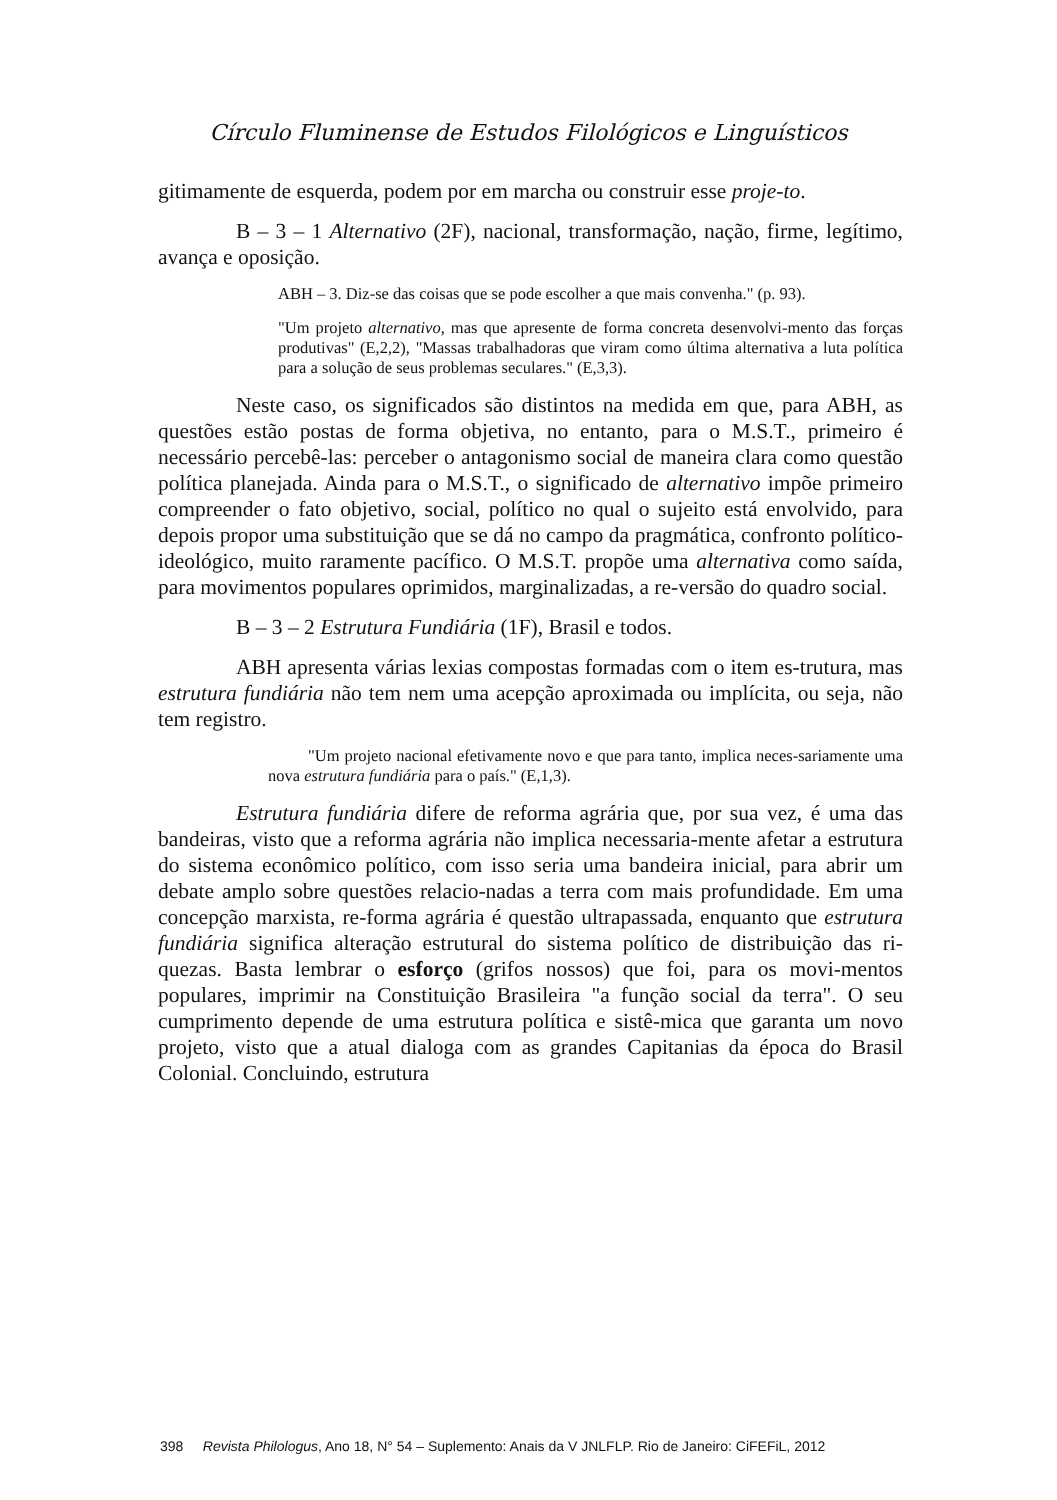Círculo Fluminense de Estudos Filológicos e Linguísticos
gitimamente de esquerda, podem por em marcha ou construir esse proje-to.
B – 3 – 1 Alternativo (2F), nacional, transformação, nação, firme, legítimo, avança e oposição.
ABH – 3. Diz-se das coisas que se pode escolher a que mais convenha." (p. 93).
"Um projeto alternativo, mas que apresente de forma concreta desenvolvi-mento das forças produtivas" (E,2,2), "Massas trabalhadoras que viram como última alternativa a luta política para a solução de seus problemas seculares." (E,3,3).
Neste caso, os significados são distintos na medida em que, para ABH, as questões estão postas de forma objetiva, no entanto, para o M.S.T., primeiro é necessário percebê-las: perceber o antagonismo social de maneira clara como questão política planejada. Ainda para o M.S.T., o significado de alternativo impõe primeiro compreender o fato objetivo, social, político no qual o sujeito está envolvido, para depois propor uma substituição que se dá no campo da pragmática, confronto político-ideológico, muito raramente pacífico. O M.S.T. propõe uma alternativa como saída, para movimentos populares oprimidos, marginalizadas, a re-versão do quadro social.
B – 3 – 2 Estrutura Fundiária (1F), Brasil e todos.
ABH apresenta várias lexias compostas formadas com o item es-trutura, mas estrutura fundiária não tem nem uma acepção aproximada ou implícita, ou seja, não tem registro.
"Um projeto nacional efetivamente novo e que para tanto, implica neces-sariamente uma nova estrutura fundiária para o país." (E,1,3).
Estrutura fundiária difere de reforma agrária que, por sua vez, é uma das bandeiras, visto que a reforma agrária não implica necessaria-mente afetar a estrutura do sistema econômico político, com isso seria uma bandeira inicial, para abrir um debate amplo sobre questões relacio-nadas a terra com mais profundidade. Em uma concepção marxista, re-forma agrária é questão ultrapassada, enquanto que estrutura fundiária significa alteração estrutural do sistema político de distribuição das ri-quezas. Basta lembrar o esforço (grifos nossos) que foi, para os movi-mentos populares, imprimir na Constituição Brasileira "a função social da terra". O seu cumprimento depende de uma estrutura política e sistê-mica que garanta um novo projeto, visto que a atual dialoga com as grandes Capitanias da época do Brasil Colonial. Concluindo, estrutura
398 Revista Philologus, Ano 18, N° 54 – Suplemento: Anais da V JNLFLP. Rio de Janeiro: CiFEFiL, 2012